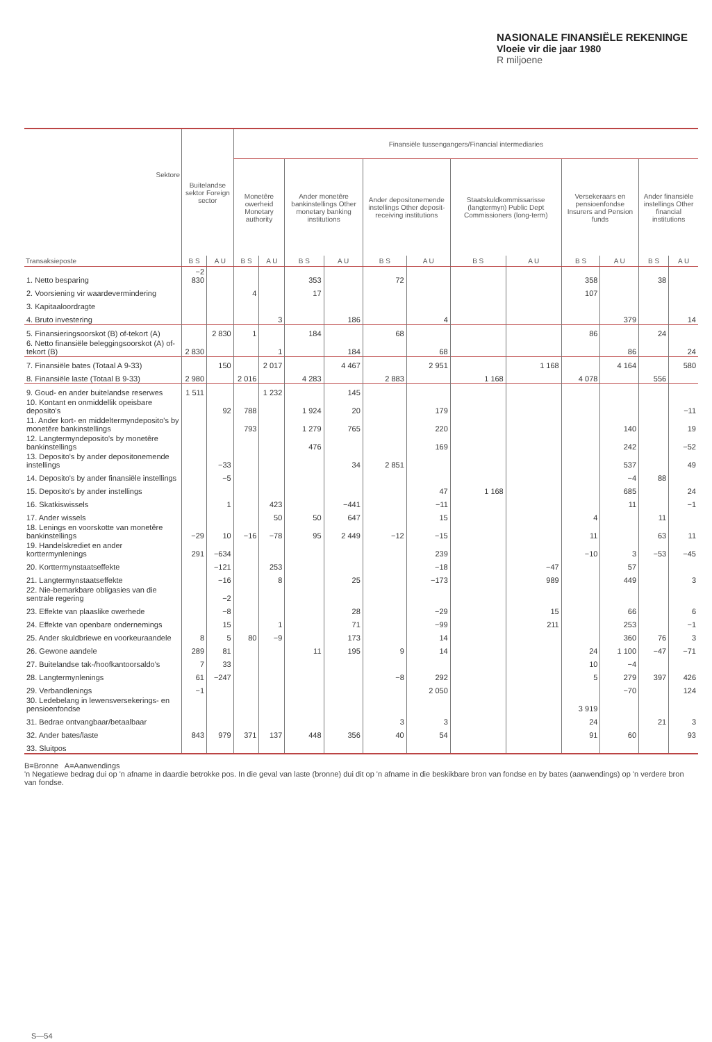NASIONALE FINANSIËLE REKENINGE
Vloeie vir die jaar 1980
R miljoene
| Sektore | Buitelandse sektor Foreign sector | | Finansiële tussengangers/Financial intermediaries | | | | | | | | | | | |
| --- | --- | --- | --- | --- | --- | --- | --- | --- | --- | --- | --- | --- | --- | --- |
| | | | Monetêre owerheid Monetary authority | | Ander monetêre bankinstellings Other monetary banking institutions | | Ander depositonemende instellings Other deposit-receiving institutions | | Staatskuldkommissarisse (langtermyn) Public Dept Commissioners (long-term) | | Versekeraars en pensioenfondse Insurers and Pension funds | | Ander finansiële instellings Other financial institutions | |
| Transaksieposte | B S | A U | B S | A U | B S | A U | B S | A U | B S | A U | B S | A U | B S | A U |
| 1. Netto besparing | −2 830 | | | | 353 | | 72 | | | | 358 | | 38 | |
| 2. Voorsiening vir waardevermindering | | | 4 | | 17 | | | | | | 107 | | | |
| 3. Kapitaaloordragte | | | | | | | | | | | | | | |
| 4. Bruto investering | | | | 3 | | 186 | | 4 | | | | 379 | | 14 |
| 5. Finansieringsoorskot (B) of-tekort (A) | | 2 830 | 1 | | 184 | | 68 | | | | 86 | | 24 | |
| 6. Netto finansiële beleggingsoorskot (A) of-tekort (B) | 2 830 | | | 1 | | 184 | | 68 | | | | 86 | | 24 |
| 7. Finansiële bates (Totaal A 9-33) | | 150 | | 2 017 | | 4 467 | | 2 951 | | 1 168 | | 4 164 | | 580 |
| 8. Finansiële laste (Totaal B 9-33) | 2 980 | | 2 016 | | 4 283 | | 2 883 | | 1 168 | | 4 078 | | 556 | |
| 9. Goud- en ander buitelandse reserwes | 1 511 | | | 1 232 | | 145 | | | | | | | | |
| 10. Kontant en onmiddellik opeisbare deposito's | | 92 | 788 | | 1 924 | 20 | | 179 | | | | | | −11 |
| 11. Ander kort- en middeltermyndeposito's by monetêre bankinstellings | | | 793 | | 1 279 | 765 | | 220 | | | | 140 | | 19 |
| 12. Langtermyndeposito's by monetêre bankinstellings | | | | | 476 | | | 169 | | | | 242 | | −52 |
| 13. Deposito's by ander depositonemende instellings | | −33 | | | | 34 | 2 851 | | | | | 537 | | 49 |
| 14. Deposito's by ander finansiële instellings | | −5 | | | | | | | | | | −4 | 88 | |
| 15. Deposito's by ander instellings | | | | | | | | 47 | 1 168 | | | 685 | | 24 |
| 16. Skatkiswissels | | 1 | | 423 | | −441 | | −11 | | | | 11 | | −1 |
| 17. Ander wissels | | | | 50 | 50 | 647 | | 15 | | | 4 | | 11 | |
| 18. Lenings en voorskotte van monetêre bankinstellings | −29 | 10 | −16 | −78 | 95 | 2 449 | −12 | −15 | | | 11 | | 63 | 11 |
| 19. Handelskrediet en ander korttermynlenings | 291 | −634 | | | | | | 239 | | | −10 | 3 | −53 | −45 |
| 20. Korttermynstaatseffekte | | −121 | | 253 | | | | −18 | | −47 | | 57 | | |
| 21. Langtermynstaatseffekte | | −16 | | 8 | | 25 | | −173 | | 989 | | 449 | | 3 |
| 22. Nie-bemarkbare obligasies van die sentrale regering | | −2 | | | | | | | | | | | | |
| 23. Effekte van plaaslike owerhede | | −8 | | | | 28 | | −29 | | 15 | | 66 | | 6 |
| 24. Effekte van openbare ondernemings | | 15 | | 1 | | 71 | | −99 | | 211 | | 253 | | −1 |
| 25. Ander skuldbriewe en voorkeuraandele | 8 | 5 | 80 | −9 | | 173 | | 14 | | | | 360 | 76 | 3 |
| 26. Gewone aandele | 289 | 81 | | | 11 | 195 | 9 | 14 | | | 24 | 1 100 | −47 | −71 |
| 27. Buitelandse tak-/hoofkantoorsaldo's | 7 | 33 | | | | | | | | | 10 | −4 | | |
| 28. Langtermynlenings | 61 | −247 | | | | | −8 | 292 | | | 5 | 279 | 397 | 426 |
| 29. Verbandlenings | −1 | | | | | | | 2 050 | | | | −70 | | 124 |
| 30. Ledebelang in lewensversekerings- en pensioenfondse | | | | | | | | | | | 3 919 | | | |
| 31. Bedrae ontvangbaar/betaalbaar | | | | | | | 3 | 3 | | | 24 | | 21 | 3 |
| 32. Ander bates/laste | 843 | 979 | 371 | 137 | 448 | 356 | 40 | 54 | | | 91 | 60 | | 93 |
| 33. Sluitpos | | | | | | | | | | | | | | |
B=Bronne A=Aanwendings
'n Negatiewe bedrag dui op 'n afname in daardie betrokke pos. In die geval van laste (bronne) dui dit op 'n afname in die beskikbare bron van fondse en by bates (aanwendings) op 'n verdere bron van fondse.
S—54